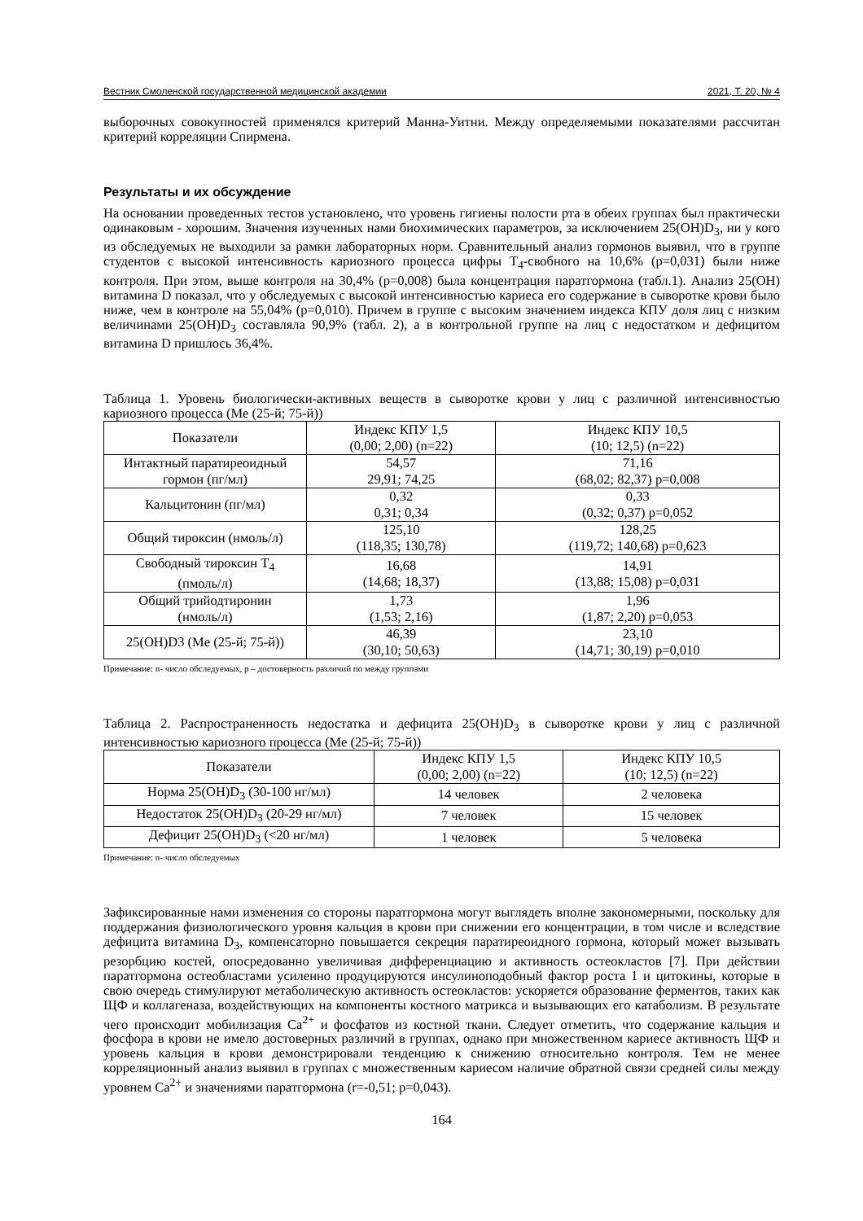Вестник Смоленской государственной медицинской академии 2021, Т. 20, № 4
выборочных совокупностей применялся критерий Манна-Уитни. Между определяемыми показателями рассчитан критерий корреляции Спирмена.
Результаты и их обсуждение
На основании проведенных тестов установлено, что уровень гигиены полости рта в обеих группах был практически одинаковым - хорошим. Значения изученных нами биохимических параметров, за исключением 25(OH)D<sub>3</sub>, ни у кого из обследуемых не выходили за рамки лабораторных норм. Сравнительный анализ гормонов выявил, что в группе студентов с высокой интенсивность кариозного процесса цифры Т<sub>4</sub>-свобного на 10,6% (р=0,031) были ниже контроля. При этом, выше контроля на 30,4% (р=0,008) была концентрация паратгормона (табл.1). Анализ 25(ОН) витамина D показал, что у обследуемых с высокой интенсивностью кариеса его содержание в сыворотке крови было ниже, чем в контроле на 55,04% (р=0,010). Причем в группе с высоким значением индекса КПУ доля лиц с низким величинами 25(OH)D<sub>3</sub> составляла 90,9% (табл. 2), а в контрольной группе на лиц с недостатком и дефицитом витамина D пришлось 36,4%.
Таблица 1. Уровень биологически-активных веществ в сыворотке крови у лиц с различной интенсивностью кариозного процесса (Me (25-й; 75-й))
| Показатели | Индекс КПУ 1,5 (0,00; 2,00) (n=22) | Индекс КПУ 10,5 (10; 12,5) (n=22) |
| --- | --- | --- |
| Интактный паратиреоидный гормон (пг/мл) | 54,57 29,91; 74,25 | 71,16 (68,02; 82,37) p=0,008 |
| Кальцитонин (пг/мл) | 0,32 0,31; 0,34 | 0,33 (0,32; 0,37) p=0,052 |
| Общий тироксин (нмоль/л) | 125,10 (118,35; 130,78) | 128,25 (119,72; 140,68) p=0,623 |
| Свободный тироксин T<sub>4</sub> (пмоль/л) | 16,68 (14,68; 18,37) | 14,91 (13,88; 15,08) p=0,031 |
| Общий трийодтиронин (нмоль/л) | 1,73 (1,53; 2,16) | 1,96 (1,87; 2,20) p=0,053 |
| 25(OH)D3 (Me (25-й; 75-й)) | 46,39 (30,10; 50,63) | 23,10 (14,71; 30,19) p=0,010 |
Примечание: n- число обследуемых, р – достоверность различий по между группами
Таблица 2. Распространенность недостатка и дефицита 25(OH)D<sub>3</sub> в сыворотке крови у лиц с различной интенсивностью кариозного процесса (Me (25-й; 75-й))
| Показатели | Индекс КПУ 1,5 (0,00; 2,00) (n=22) | Индекс КПУ 10,5 (10; 12,5) (n=22) |
| --- | --- | --- |
| Норма 25(OH)D<sub>3</sub> (30-100 нг/мл) | 14 человек | 2 человека |
| Недостаток 25(OH)D<sub>3</sub> (20-29 нг/мл) | 7 человек | 15 человек |
| Дефицит 25(OH)D<sub>3</sub> (<20 нг/мл) | 1 человек | 5 человека |
Примечание: n- число обследуемых
Зафиксированные нами изменения со стороны паратгормона могут выглядеть вполне закономерными, поскольку для поддержания физиологического уровня кальция в крови при снижении его концентрации, в том числе и вследствие дефицита витамина D<sub>3</sub>, компенсаторно повышается секреция паратиреоидного гормона, который может вызывать резорбцию костей, опосредованно увеличивая дифференциацию и активность остеокластов [7]. При действии паратгормона остеобластами усиленно продуцируются инсулиноподобный фактор роста 1 и цитокины, которые в свою очередь стимулируют метаболическую активность остеокластов: ускоряется образование ферментов, таких как ЩФ и коллагеназа, воздействующих на компоненты костного матрикса и вызывающих его катаболизм. В результате чего происходит мобилизация Ca<sup>2+</sup> и фосфатов из костной ткани. Следует отметить, что содержание кальция и фосфора в крови не имело достоверных различий в группах, однако при множественном кариесе активность ЩФ и уровень кальция в крови демонстрировали тенденцию к снижению относительно контроля. Тем не менее корреляционный анализ выявил в группах с множественным кариесом наличие обратной связи средней силы между уровнем Ca<sup>2+</sup> и значениями паратгормона (r=-0,51; p=0,043).
164